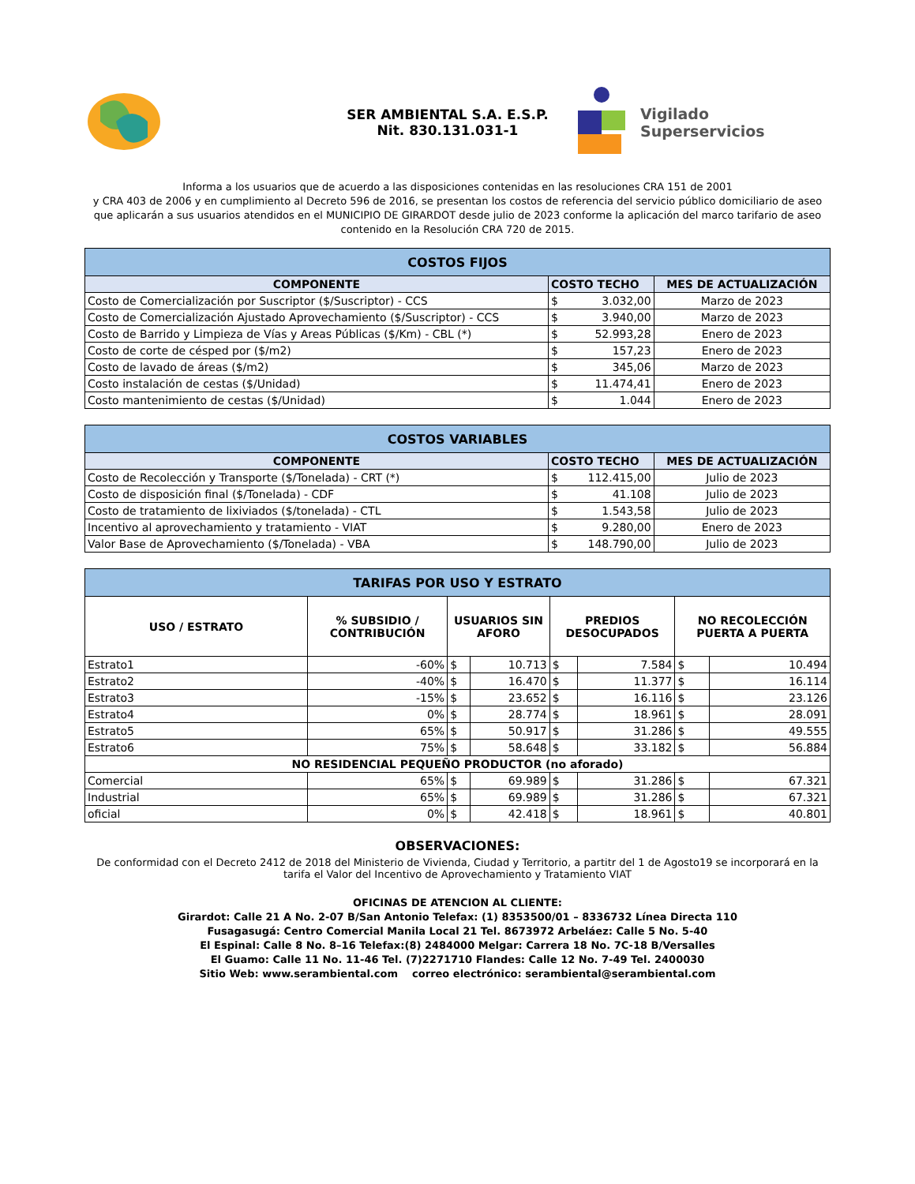SER AMBIENTAL S.A. E.S.P.
Nit. 830.131.031-1
Vigilado
Superservicios
Informa a los usuarios que de acuerdo a las disposiciones contenidas en las resoluciones CRA 151 de 2001
y CRA 403 de 2006 y en cumplimiento al Decreto 596 de 2016, se presentan los costos de referencia del servicio público domiciliario de aseo que aplicarán a sus usuarios atendidos en el MUNICIPIO DE GIRARDOT desde julio de 2023 conforme la aplicación del marco tarifario de aseo contenido en la Resolución CRA 720 de 2015.
| COSTOS FIJOS | | | |
| --- | --- | --- | --- |
| COMPONENTE | COSTO TECHO | | MES DE ACTUALIZACIÓN |
| Costo de Comercialización por Suscriptor ($/Suscriptor) - CCS | $ | 3.032,00 | Marzo de 2023 |
| Costo de Comercialización Ajustado Aprovechamiento ($/Suscriptor) - CCS | $ | 3.940,00 | Marzo de 2023 |
| Costo de Barrido y Limpieza de Vías y Areas Públicas ($/Km) - CBL (*) | $ | 52.993,28 | Enero de 2023 |
| Costo de corte de césped por ($/m2) | $ | 157,23 | Enero de 2023 |
| Costo de lavado de áreas ($/m2) | $ | 345,06 | Marzo de 2023 |
| Costo instalación de cestas ($/Unidad) | $ | 11.474,41 | Enero de 2023 |
| Costo mantenimiento de cestas ($/Unidad) | $ | 1.044 | Enero de 2023 |
| COSTOS VARIABLES | | | |
| --- | --- | --- | --- |
| COMPONENTE | COSTO TECHO | | MES DE ACTUALIZACIÓN |
| Costo de Recolección y Transporte ($/Tonelada) - CRT (*) | $ | 112.415,00 | Julio de 2023 |
| Costo de disposición final ($/Tonelada) - CDF | $ | 41.108 | Julio de 2023 |
| Costo de tratamiento de lixiviados ($/tonelada) - CTL | $ | 1.543,58 | Julio de 2023 |
| Incentivo al aprovechamiento y tratamiento - VIAT | $ | 9.280,00 | Enero de 2023 |
| Valor Base de Aprovechamiento ($/Tonelada) - VBA | $ | 148.790,00 | Julio de 2023 |
| TARIFAS POR USO Y ESTRATO | | | | | | | |
| --- | --- | --- | --- | --- | --- | --- | --- |
| USO / ESTRATO | % SUBSIDIO / CONTRIBUCIÓN | USUARIOS SIN AFORO | | PREDIOS DESOCUPADOS | | NO RECOLECCIÓN PUERTA A PUERTA | |
| Estrato1 | -60% | $ | 10.713 | $ | 7.584 | $ | 10.494 |
| Estrato2 | -40% | $ | 16.470 | $ | 11.377 | $ | 16.114 |
| Estrato3 | -15% | $ | 23.652 | $ | 16.116 | $ | 23.126 |
| Estrato4 | 0% | $ | 28.774 | $ | 18.961 | $ | 28.091 |
| Estrato5 | 65% | $ | 50.917 | $ | 31.286 | $ | 49.555 |
| Estrato6 | 75% | $ | 58.648 | $ | 33.182 | $ | 56.884 |
| NO RESIDENCIAL PEQUEÑO PRODUCTOR (no aforado) | | | | | | | |
| Comercial | 65% | $ | 69.989 | $ | 31.286 | $ | 67.321 |
| Industrial | 65% | $ | 69.989 | $ | 31.286 | $ | 67.321 |
| oficial | 0% | $ | 42.418 | $ | 18.961 | $ | 40.801 |
OBSERVACIONES:
De conformidad con el Decreto 2412 de 2018 del Ministerio de Vivienda, Ciudad y Territorio, a partitr del 1 de Agosto19 se incorporará en la tarifa el Valor del Incentivo de Aprovechamiento y Tratamiento VIAT
OFICINAS DE ATENCION AL CLIENTE:
Girardot: Calle 21 A No. 2-07 B/San Antonio Telefax: (1) 8353500/01 – 8336732 Línea Directa 110
Fusagasugá: Centro Comercial Manila Local 21 Tel. 8673972 Arbeláez: Calle 5 No. 5-40
El Espinal: Calle 8 No. 8–16 Telefax:(8) 2484000 Melgar: Carrera 18 No. 7C-18 B/Versalles
El Guamo: Calle 11 No. 11-46 Tel. (7)2271710 Flandes: Calle 12 No. 7-49 Tel. 2400030
Sitio Web: www.serambiental.com correo electrónico: serambiental@serambiental.com